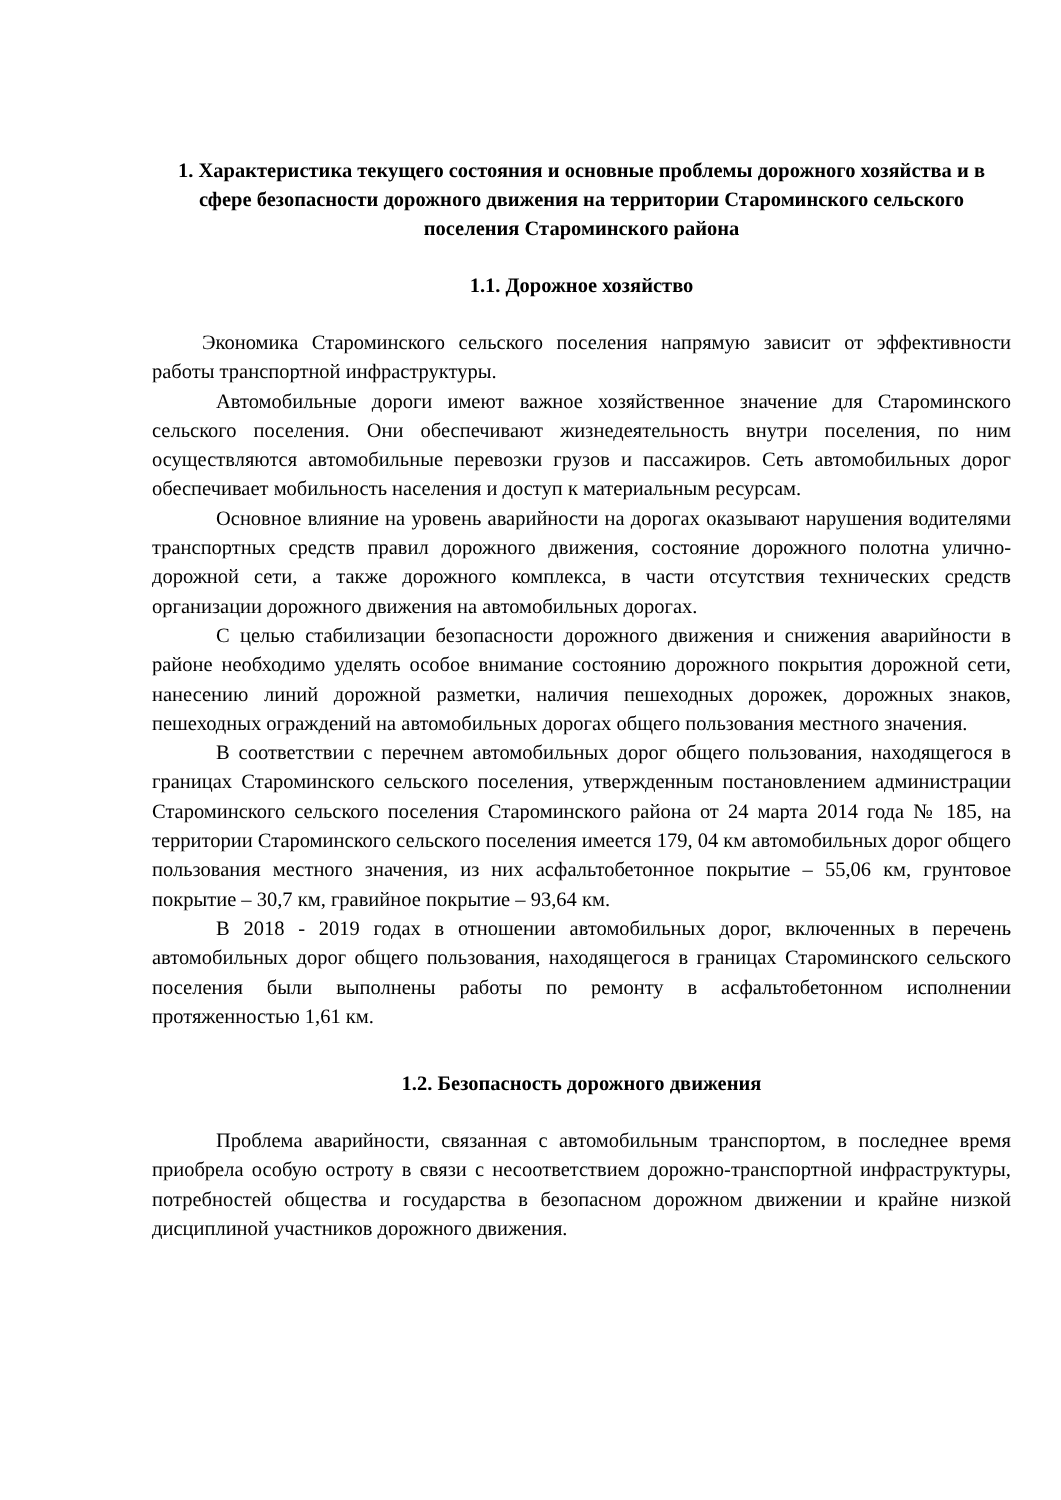1. Характеристика текущего состояния и основные проблемы дорожного хозяйства и в сфере безопасности дорожного движения на территории Староминского сельского поселения Староминского района
1.1. Дорожное хозяйство
Экономика Староминского сельского поселения напрямую зависит от эффективности работы транспортной инфраструктуры.
Автомобильные дороги имеют важное хозяйственное значение для Староминского сельского поселения. Они обеспечивают жизнедеятельность внутри поселения, по ним осуществляются автомобильные перевозки грузов и пассажиров. Сеть автомобильных дорог обеспечивает мобильность населения и доступ к материальным ресурсам.
Основное влияние на уровень аварийности на дорогах оказывают нарушения водителями транспортных средств правил дорожного движения, состояние дорожного полотна улично-дорожной сети, а также дорожного комплекса, в части отсутствия технических средств организации дорожного движения на автомобильных дорогах.
С целью стабилизации безопасности дорожного движения и снижения аварийности в районе необходимо уделять особое внимание состоянию дорожного покрытия дорожной сети, нанесению линий дорожной разметки, наличия пешеходных дорожек, дорожных знаков, пешеходных ограждений на автомобильных дорогах общего пользования местного значения.
В соответствии с перечнем автомобильных дорог общего пользования, находящегося в границах Староминского сельского поселения, утвержденным постановлением администрации Староминского сельского поселения Староминского района от 24 марта 2014 года № 185, на территории Староминского сельского поселения имеется 179, 04 км автомобильных дорог общего пользования местного значения, из них асфальтобетонное покрытие – 55,06 км, грунтовое покрытие – 30,7 км, гравийное покрытие – 93,64 км.
В 2018 - 2019 годах в отношении автомобильных дорог, включенных в перечень автомобильных дорог общего пользования, находящегося в границах Староминского сельского поселения были выполнены работы по ремонту в асфальтобетонном исполнении протяженностью 1,61 км.
1.2. Безопасность дорожного движения
Проблема аварийности, связанная с автомобильным транспортом, в последнее время приобрела особую остроту в связи с несоответствием дорожно-транспортной инфраструктуры, потребностей общества и государства в безопасном дорожном движении и крайне низкой дисциплиной участников дорожного движения.